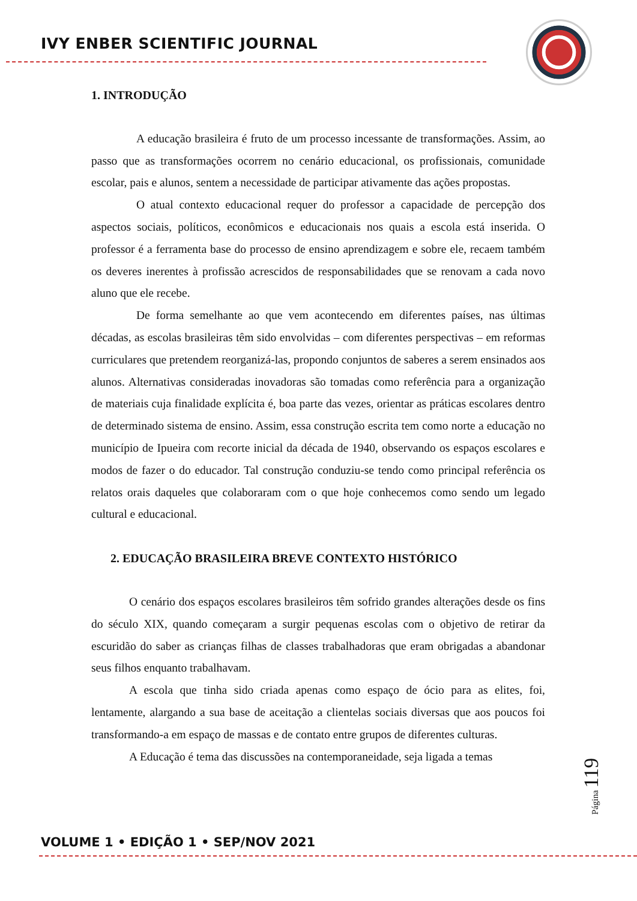IVY ENBER SCIENTIFIC JOURNAL
1. INTRODUÇÃO
A educação brasileira é fruto de um processo incessante de transformações. Assim, ao passo que as transformações ocorrem no cenário educacional, os profissionais, comunidade escolar, pais e alunos, sentem a necessidade de participar ativamente das ações propostas.
O atual contexto educacional requer do professor a capacidade de percepção dos aspectos sociais, políticos, econômicos e educacionais nos quais a escola está inserida. O professor é a ferramenta base do processo de ensino aprendizagem e sobre ele, recaem também os deveres inerentes à profissão acrescidos de responsabilidades que se renovam a cada novo aluno que ele recebe.
De forma semelhante ao que vem acontecendo em diferentes países, nas últimas décadas, as escolas brasileiras têm sido envolvidas – com diferentes perspectivas – em reformas curriculares que pretendem reorganizá-las, propondo conjuntos de saberes a serem ensinados aos alunos. Alternativas consideradas inovadoras são tomadas como referência para a organização de materiais cuja finalidade explícita é, boa parte das vezes, orientar as práticas escolares dentro de determinado sistema de ensino. Assim, essa construção escrita tem como norte a educação no município de Ipueira com recorte inicial da década de 1940, observando os espaços escolares e modos de fazer o do educador. Tal construção conduziu-se tendo como principal referência os relatos orais daqueles que colaboraram com o que hoje conhecemos como sendo um legado cultural e educacional.
2. EDUCAÇÃO BRASILEIRA BREVE CONTEXTO HISTÓRICO
O cenário dos espaços escolares brasileiros têm sofrido grandes alterações desde os fins do século XIX, quando começaram a surgir pequenas escolas com o objetivo de retirar da escuridão do saber as crianças filhas de classes trabalhadoras que eram obrigadas a abandonar seus filhos enquanto trabalhavam.
A escola que tinha sido criada apenas como espaço de ócio para as elites, foi, lentamente, alargando a sua base de aceitação a clientelas sociais diversas que aos poucos foi transformando-a em espaço de massas e de contato entre grupos de diferentes culturas.
A Educação é tema das discussões na contemporaneidade, seja ligada a temas
Página 119
VOLUME 1 • EDIÇÃO 1 • SEP/NOV 2021